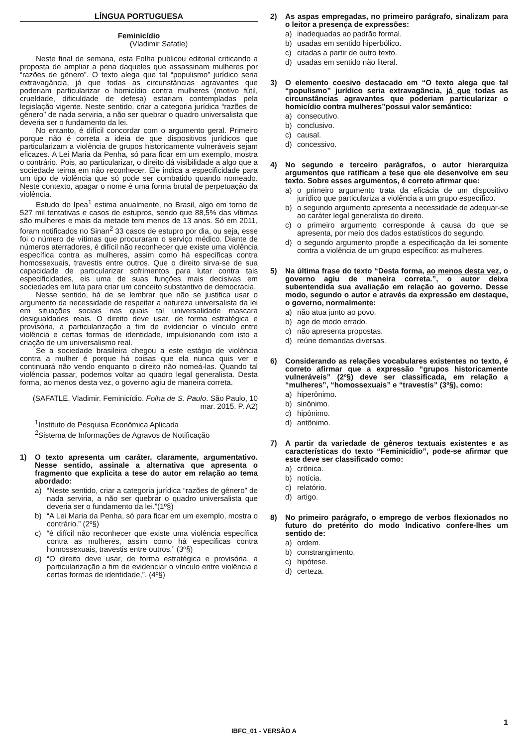LÍNGUA PORTUGUESA
Feminicídio
(Vladimir Safatle)
Neste final de semana, esta Folha publicou editorial criticando a proposta de ampliar a pena daqueles que assassinam mulheres por “razões de gênero”. O texto alega que tal “populismo” jurídico seria extravagância, já que todas as circunstâncias agravantes que poderiam particularizar o homicídio contra mulheres (motivo fútil, crueldade, dificuldade de defesa) estariam contempladas pela legislação vigente. Neste sentido, criar a categoria jurídica “razões de gênero” de nada serviria, a não ser quebrar o quadro universalista que deveria ser o fundamento da lei.
No entanto, é difícil concordar com o argumento geral. Primeiro porque não é correta a ideia de que dispositivos jurídicos que particularizam a violência de grupos historicamente vulneráveis sejam eficazes. A Lei Maria da Penha, só para ficar em um exemplo, mostra o contrário. Pois, ao particularizar, o direito dá visibilidade a algo que a sociedade teima em não reconhecer. Ele indica a especificidade para um tipo de violência que só pode ser combatido quando nomeado. Neste contexto, apagar o nome é uma forma brutal de perpetuação da violência.
Estudo do Ipea<sup>1</sup> estima anualmente, no Brasil, algo em torno de 527 mil tentativas e casos de estupros, sendo que 88,5% das vítimas são mulheres e mais da metade tem menos de 13 anos. Só em 2011, foram notificados no Sinan<sup>2</sup> 33 casos de estupro por dia, ou seja, esse foi o número de vítimas que procuraram o serviço médico. Diante de números aterradores, é difícil não reconhecer que existe uma violência específica contra as mulheres, assim como há específicas contra homossexuais, travestis entre outros. Que o direito sirva-se de sua capacidade de particularizar sofrimentos para lutar contra tais especificidades, eis uma de suas funções mais decisivas em sociedades em luta para criar um conceito substantivo de democracia.
Nesse sentido, há de se lembrar que não se justifica usar o argumento da necessidade de respeitar a natureza universalista da lei em situações sociais nas quais tal universalidade mascara desigualdades reais. O direito deve usar, de forma estratégica e provisória, a particularização a fim de evidenciar o vínculo entre violência e certas formas de identidade, impulsionando com isto a criação de um universalismo real.
Se a sociedade brasileira chegou a este estágio de violência contra a mulher é porque há coisas que ela nunca quis ver e continuará não vendo enquanto o direito não nomeá-las. Quando tal violência passar, podemos voltar ao quadro legal generalista. Desta forma, ao menos desta vez, o governo agiu de maneira correta.
(SAFATLE, Vladimir. Feminicídio. Folha de S. Paulo. São Paulo, 10 mar. 2015. P. A2)
<sup>1</sup> Instituto de Pesquisa Econômica Aplicada
<sup>2</sup> Sistema de Informações de Agravos de Notificação
1) O texto apresenta um caráter, claramente, argumentativo. Nesse sentido, assinale a alternativa que apresenta o fragmento que explicita a tese do autor em relação ao tema abordado:
a) “Neste sentido, criar a categoria jurídica “razões de gênero” de nada serviria, a não ser quebrar o quadro universalista que deveria ser o fundamento da lei.”(1º§)
b) “A Lei Maria da Penha, só para ficar em um exemplo, mostra o contrário.” (2º§)
c) “é difícil não reconhecer que existe uma violência específica contra as mulheres, assim como há específicas contra homossexuais, travestis entre outros.” (3º§)
d) “O direito deve usar, de forma estratégica e provisória, a particularização a fim de evidenciar o vínculo entre violência e certas formas de identidade,”. (4º§)
2) As aspas empregadas, no primeiro parágrafo, sinalizam para o leitor a presença de expressões:
a) inadequadas ao padrão formal.
b) usadas em sentido hiperbólico.
c) citadas a partir de outro texto.
d) usadas em sentido não literal.
3) O elemento coesivo destacado em “O texto alega que tal “populismo” jurídico seria extravagância, já que todas as circunstâncias agravantes que poderiam particularizar o homicídio contra mulheres”possui valor semântico:
a) consecutivo.
b) conclusivo.
c) causal.
d) concessivo.
4) No segundo e terceiro parágrafos, o autor hierarquiza argumentos que ratificam a tese que ele desenvolve em seu texto. Sobre esses argumentos, é correto afirmar que:
a) o primeiro argumento trata da eficácia de um dispositivo jurídico que particulariza a violência a um grupo específico.
b) o segundo argumento apresenta a necessidade de adequar-se ao caráter legal generalista do direito.
c) o primeiro argumento corresponde à causa do que se apresenta, por meio dos dados estatísticos do segundo.
d) o segundo argumento propõe a especificação da lei somente contra a violência de um grupo específico: as mulheres.
5) Na última frase do texto “Desta forma, ao menos desta vez, o governo agiu de maneira correta.”, o autor deixa subentendida sua avaliação em relação ao governo. Desse modo, segundo o autor e através da expressão em destaque, o governo, normalmente:
a) não atua junto ao povo.
b) age de modo errado.
c) não apresenta propostas.
d) reúne demandas diversas.
6) Considerando as relações vocabulares existentes no texto, é correto afirmar que a expressão “grupos historicamente vulneráveis” (2º§) deve ser classificada, em relação a “mulheres”, “homossexuais” e “travestis” (3º§), como:
a) hiperônimo.
b) sinônimo.
c) hipônimo.
d) antônimo.
7) A partir da variedade de gêneros textuais existentes e as características do texto “Feminicídio”, pode-se afirmar que este deve ser classificado como:
a) crônica.
b) notícia.
c) relatório.
d) artigo.
8) No primeiro parágrafo, o emprego de verbos flexionados no futuro do pretérito do modo Indicativo confere-lhes um sentido de:
a) ordem.
b) constrangimento.
c) hipótese.
d) certeza.
1
IBFC_01 - VERSÃO A